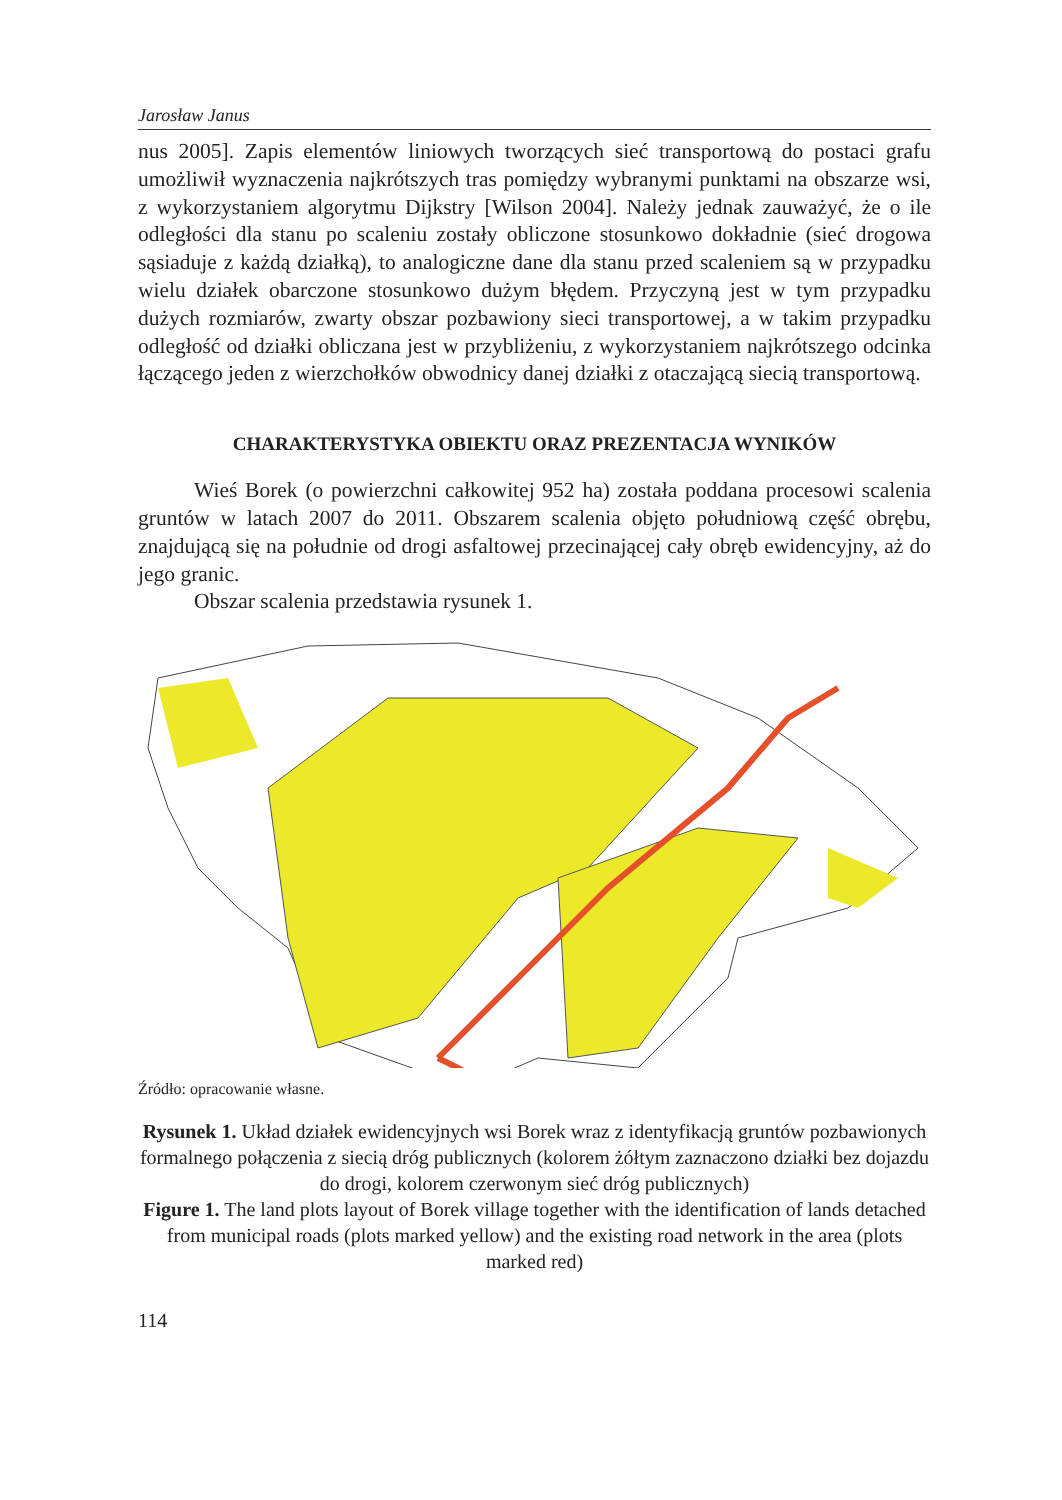Jarosław Janus
nus 2005]. Zapis elementów liniowych tworzących sieć transportową do postaci grafu umożliwił wyznaczenia najkrótszych tras pomiędzy wybranymi punktami na obszarze wsi, z wykorzystaniem algorytmu Dijkstry [Wilson 2004]. Należy jednak zauważyć, że o ile odległości dla stanu po scaleniu zostały obliczone stosunkowo dokładnie (sieć drogowa sąsiaduje z każdą działką), to analogiczne dane dla stanu przed scaleniem są w przypadku wielu działek obarczone stosunkowo dużym błędem. Przyczyną jest w tym przypadku dużych rozmiarów, zwarty obszar pozbawiony sieci transportowej, a w takim przypadku odległość od działki obliczana jest w przybliżeniu, z wykorzystaniem najkrótszego odcinka łączącego jeden z wierzchołków obwodnicy danej działki z otaczającą siecią transportową.
CHARAKTERYSTYKA OBIEKTU ORAZ PREZENTACJA WYNIKÓW
Wieś Borek (o powierzchni całkowitej 952 ha) została poddana procesowi scalenia gruntów w latach 2007 do 2011. Obszarem scalenia objęto południową część obrębu, znajdującą się na południe od drogi asfaltowej przecinającej cały obręb ewidencyjny, aż do jego granic.
Obszar scalenia przedstawia rysunek 1.
Źródło: opracowanie własne.
Rysunek 1. Układ działek ewidencyjnych wsi Borek wraz z identyfikacją gruntów pozbawionych formalnego połączenia z siecią dróg publicznych (kolorem żółtym zaznaczono działki bez dojazdu do drogi, kolorem czerwonym sieć dróg publicznych)
Figure 1. The land plots layout of Borek village together with the identification of lands detached from municipal roads (plots marked yellow) and the existing road network in the area (plots marked red)
114